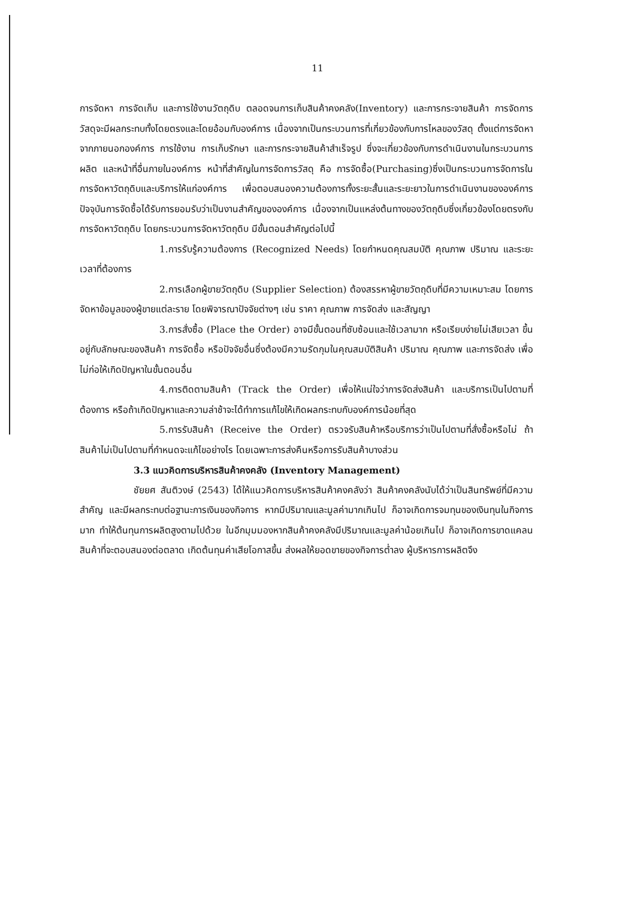11
การจัดหา การจัดเก็บ และการใช้งานวัตถุดิบ ตลอดจนการเก็บสินค้าคงคลัง(Inventory) และการกระจายสินค้า การจัดการวัสดุจะมีผลกระทบทั้งโดยตรงและโดยอ้อมกับองค์การ เนื่องจากเป็นกระบวนการที่เกี่ยวข้องกับการไหลของวัสดุ ตั้งแต่การจัดหาจากภายนอกองค์การ การใช้งาน การเก็บรักษา และการกระจายสินค้าสำเร็จรูป ซึ่งจะเกี่ยวข้องกับการดำเนินงานในกระบวนการผลิต และหน้าที่อื่นภายในองค์การ หน้าที่สำคัญในการจัดการวัสดุ คือ การจัดซื้อ(Purchasing)ซึ่งเป็นกระบวนการจัดการในการจัดหาวัตถุดิบและบริการให้แก่องค์การ เพื่อตอบสนองความต้องการทั้งระยะสั้นและระยะยาวในการดำเนินงานขององค์การ ปัจจุบันการจัดซื้อได้รับการยอมรับว่าเป็นงานสำคัญขององค์การ เนื่องจากเป็นแหล่งต้นทางของวัตถุดิบซึ่งเกี่ยวข้องโดยตรงกับการจัดหาวัตถุดิบ โดยกระบวนการจัดหาวัตถุดิบ มีขั้นตอนสำคัญต่อไปนี้
1.การรับรู้ความต้องการ (Recognized Needs) โดยกำหนดคุณสมบัติ คุณภาพ ปริมาณ และระยะเวลาที่ต้องการ
2.การเลือกผู้ขายวัตถุดิบ (Supplier Selection) ต้องสรรหาผู้ขายวัตถุดิบที่มีความเหมาะสม โดยการจัดหาข้อมูลของผู้ขายแต่ละราย โดยพิจารณาปัจจัยต่างๆ เช่น ราคา คุณภาพ การจัดส่ง และสัญญา
3.การสั่งซื้อ (Place the Order) อาจมีขั้นตอนที่ซับซ้อนและใช้เวลามาก หรือเรียบง่ายไม่เสียเวลา ขึ้นอยู่กับลักษณะของสินค้า การจัดซื้อ หรือปัจจัยอื่นซึ่งต้องมีความรัดกุมในคุณสมบัติสินค้า ปริมาณ คุณภาพ และการจัดส่ง เพื่อไม่ก่อให้เกิดปัญหาในขั้นตอนอื่น
4.การติดตามสินค้า (Track the Order) เพื่อให้แน่ใจว่าการจัดส่งสินค้า และบริการเป็นไปตามที่ต้องการ หรือถ้าเกิดปัญหาและความล่าช้าจะได้ทำการแก้ไขให้เกิดผลกระทบกับองค์การน้อยที่สุด
5.การรับสินค้า (Receive the Order) ตรวจรับสินค้าหรือบริการว่าเป็นไปตามที่สั่งซื้อหรือไม่ ถ้าสินค้าไม่เป็นไปตามที่กำหนดจะแก้ไขอย่างไร โดยเฉพาะการส่งคืนหรือการรับสินค้าบางส่วน
3.3 แนวคิดการบริหารสินค้าคงคลัง (Inventory Management)
ชัยยศ สันติวงษ์ (2543) ได้ให้แนวคิดการบริหารสินค้าคงคลังว่า สินค้าคงคลังนับได้ว่าเป็นสินทรัพย์ที่มีความสำคัญ และมีผลกระทบต่อฐานะการเงินของกิจการ หากมีปริมาณและมูลค่ามากเกินไป ก็อาจเกิดการจมทุนของเงินทุนในกิจการมาก ทำให้ต้นทุนการผลิตสูงตามไปด้วย ในอีกมุมมองหากสินค้าคงคลังมีปริมาณและมูลค่าน้อยเกินไป ก็อาจเกิดการขาดแคลนสินค้าที่จะตอบสนองต่อตลาด เกิดต้นทุนค่าเสียโอกาสขึ้น ส่งผลให้ยอดขายของกิจการต่ำลง ผู้บริหารการผลิตจึง